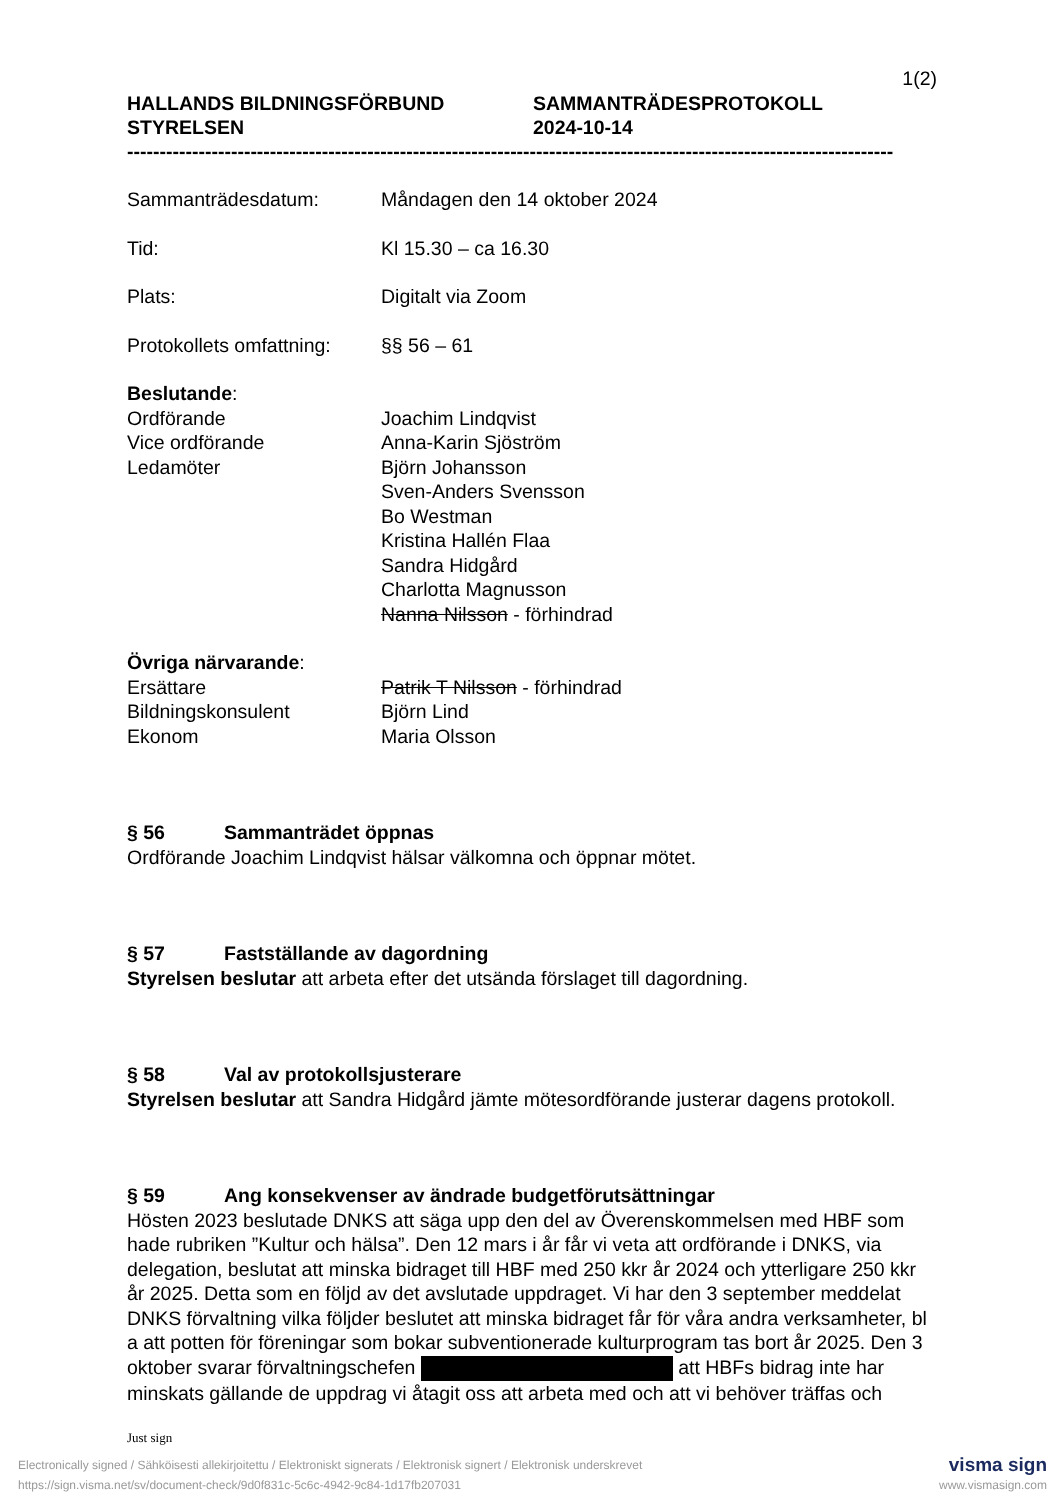1(2)
HALLANDS BILDNINGSFÖRBUND
STYRELSEN
SAMMANTRÄDESPROTOKOLL
2024-10-14
----------------------------------------------------------------------------------------------------------------------
Sammanträdesdatum: Måndagen den 14 oktober 2024
Tid: Kl 15.30 – ca 16.30
Plats: Digitalt via Zoom
Protokollets omfattning:
§§ 56 – 61
Beslutande:
Ordförande
Vice ordförande
Ledamöter
Joachim Lindqvist
Anna-Karin Sjöström
Björn Johansson
Sven-Anders Svensson
Bo Westman
Kristina Hallén Flaa
Sandra Hidgård
Charlotta Magnusson
Nanna Nilsson - förhindrad
Övriga närvarande:
Ersättare
Bildningskonsulent
Ekonom
Patrik T Nilsson - förhindrad
Björn Lind
Maria Olsson
§ 56 Sammanträdet öppnas
Ordförande Joachim Lindqvist hälsar välkomna och öppnar mötet.
§ 57 Fastställande av dagordning
Styrelsen beslutar att arbeta efter det utsända förslaget till dagordning.
§ 58 Val av protokollsjusterare
Styrelsen beslutar att Sandra Hidgård jämte mötesordförande justerar dagens protokoll.
§ 59 Ang konsekvenser av ändrade budgetförutsättningar
Hösten 2023 beslutade DNKS att säga upp den del av Överenskommelsen med HBF som hade rubriken ”Kultur och hälsa”. Den 12 mars i år får vi veta att ordförande i DNKS, via delegation, beslutat att minska bidraget till HBF med 250 kkr år 2024 och ytterligare 250 kkr år 2025. Detta som en följd av det avslutade uppdraget. Vi har den 3 september meddelat DNKS förvaltning vilka följder beslutet att minska bidraget får för våra andra verksamheter, bl a att potten för föreningar som bokar subventionerade kulturprogram tas bort år 2025. Den 3 oktober svarar förvaltningschefen att HBFs bidrag inte har minskats gällande de uppdrag vi åtagit oss att arbeta med och att vi behöver träffas och
Just sign
Electronically signed / Sähköisesti allekirjoitettu / Elektroniskt signerats / Elektronisk signert / Elektronisk underskrevet visma sign
https://sign.visma.net/sv/document-check/9d0f831c-5c6c-4942-9c84-1d17fb207031 www.vismasign.com